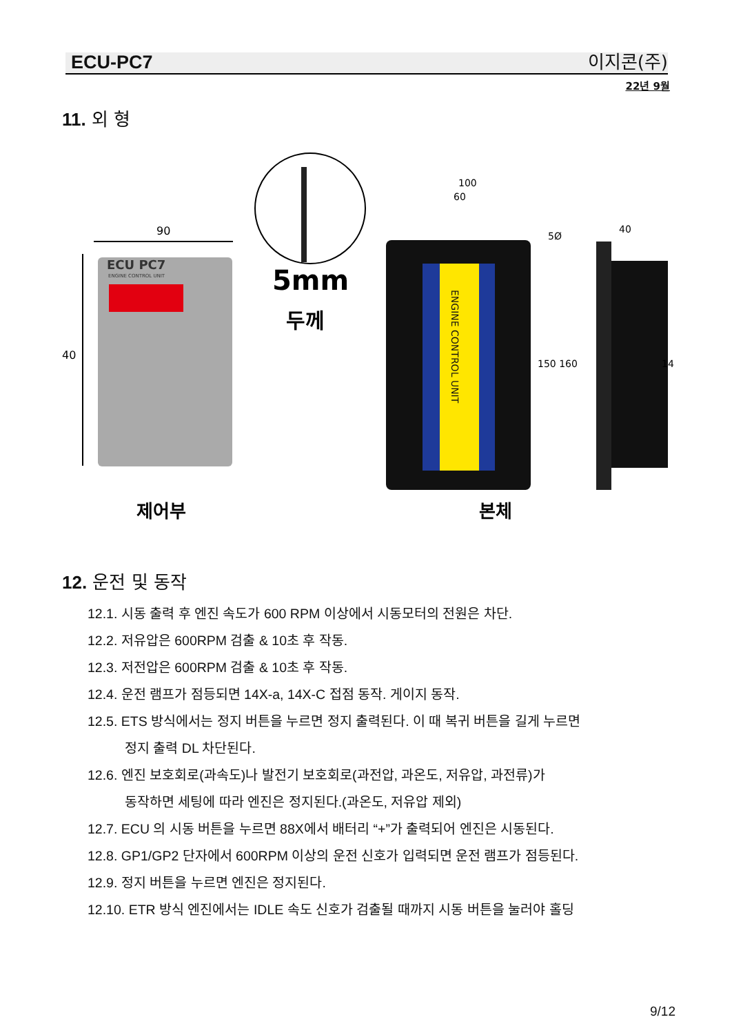ECU-PC7 이지콘(주)
22년 9월
11. 외 형
ECU PC7
ENGINE CONTROL UNIT
90
40
5mm
두께
ENGINE CONTROL UNIT
100
60
5Ø
150 160
40
14
제어부
본체
12. 운전 및 동작
12.1. 시동 출력 후 엔진 속도가 600 RPM 이상에서 시동모터의 전원은 차단.
12.2. 저유압은 600RPM 검출 & 10초 후 작동.
12.3. 저전압은 600RPM 검출 & 10초 후 작동.
12.4. 운전 램프가 점등되면 14X-a, 14X-C 접점 동작. 게이지 동작.
12.5. ETS 방식에서는 정지 버튼을 누르면 정지 출력된다. 이 때 복귀 버튼을 길게 누르면
정지 출력 DL 차단된다.
12.6. 엔진 보호회로(과속도)나 발전기 보호회로(과전압, 과온도, 저유압, 과전류)가
동작하면 세팅에 따라 엔진은 정지된다.(과온도, 저유압 제외)
12.7. ECU 의 시동 버튼을 누르면 88X에서 배터리 “+”가 출력되어 엔진은 시동된다.
12.8. GP1/GP2 단자에서 600RPM 이상의 운전 신호가 입력되면 운전 램프가 점등된다.
12.9. 정지 버튼을 누르면 엔진은 정지된다.
12.10. ETR 방식 엔진에서는 IDLE 속도 신호가 검출될 때까지 시동 버튼을 눌러야 홀딩
9/12